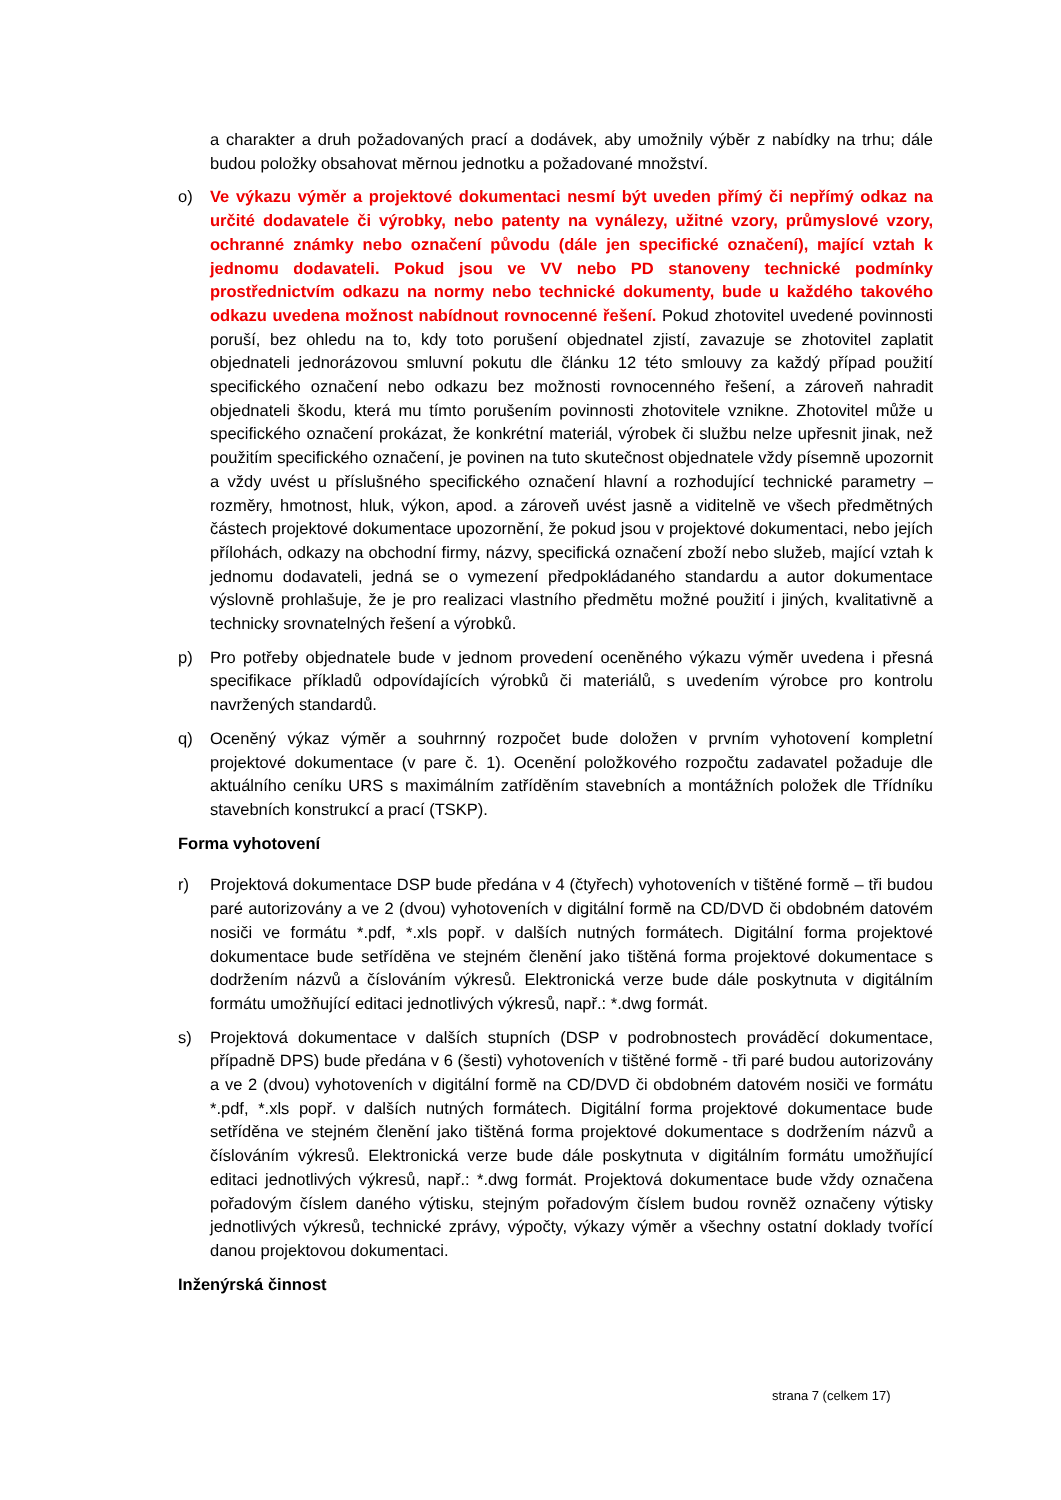a charakter a druh požadovaných prací a dodávek, aby umožnily výběr z nabídky na trhu; dále budou položky obsahovat měrnou jednotku a požadované množství.
o) Ve výkazu výměr a projektové dokumentaci nesmí být uveden přímý či nepřímý odkaz na určité dodavatele či výrobky, nebo patenty na vynálezy, užitné vzory, průmyslové vzory, ochranné známky nebo označení původu (dále jen specifické označení), mající vztah k jednomu dodavateli. Pokud jsou ve VV nebo PD stanoveny technické podmínky prostřednictvím odkazu na normy nebo technické dokumenty, bude u každého takového odkazu uvedena možnost nabídnout rovnocenné řešení. Pokud zhotovitel uvedené povinnosti poruší, bez ohledu na to, kdy toto porušení objednatel zjistí, zavazuje se zhotovitel zaplatit objednateli jednorázovou smluvní pokutu dle článku 12 této smlouvy za každý případ použití specifického označení nebo odkazu bez možnosti rovnocenného řešení, a zároveň nahradit objednateli škodu, která mu tímto porušením povinnosti zhotovitele vznikne. Zhotovitel může u specifického označení prokázat, že konkrétní materiál, výrobek či službu nelze upřesnit jinak, než použitím specifického označení, je povinen na tuto skutečnost objednatele vždy písemně upozornit a vždy uvést u příslušného specifického označení hlavní a rozhodující technické parametry – rozměry, hmotnost, hluk, výkon, apod. a zároveň uvést jasně a viditelně ve všech předmětných částech projektové dokumentace upozornění, že pokud jsou v projektové dokumentaci, nebo jejích přílohách, odkazy na obchodní firmy, názvy, specifická označení zboží nebo služeb, mající vztah k jednomu dodavateli, jedná se o vymezení předpokládaného standardu a autor dokumentace výslovně prohlašuje, že je pro realizaci vlastního předmětu možné použití i jiných, kvalitativně a technicky srovnatelných řešení a výrobků.
p) Pro potřeby objednatele bude v jednom provedení oceněného výkazu výměr uvedena i přesná specifikace příkladů odpovídajících výrobků či materiálů, s uvedením výrobce pro kontrolu navržených standardů.
q) Oceněný výkaz výměr a souhrnný rozpočet bude doložen v prvním vyhotovení kompletní projektové dokumentace (v pare č. 1). Ocenění položkového rozpočtu zadavatel požaduje dle aktuálního ceníku URS s maximálním zatříděním stavebních a montážních položek dle Třídníku stavebních konstrukcí a prací (TSKP).
Forma vyhotovení
r) Projektová dokumentace DSP bude předána v 4 (čtyřech) vyhotoveních v tištěné formě – tři budou paré autorizovány a ve 2 (dvou) vyhotoveních v digitální formě na CD/DVD či obdobném datovém nosiči ve formátu *.pdf, *.xls popř. v dalších nutných formátech. Digitální forma projektové dokumentace bude setříděna ve stejném členění jako tištěná forma projektové dokumentace s dodržením názvů a číslováním výkresů. Elektronická verze bude dále poskytnuta v digitálním formátu umožňující editaci jednotlivých výkresů, např.: *.dwg formát.
s) Projektová dokumentace v dalších stupních (DSP v podrobnostech prováděcí dokumentace, případně DPS) bude předána v 6 (šesti) vyhotoveních v tištěné formě - tři paré budou autorizovány a ve 2 (dvou) vyhotoveních v digitální formě na CD/DVD či obdobném datovém nosiči ve formátu *.pdf, *.xls popř. v dalších nutných formátech. Digitální forma projektové dokumentace bude setříděna ve stejném členění jako tištěná forma projektové dokumentace s dodržením názvů a číslováním výkresů. Elektronická verze bude dále poskytnuta v digitálním formátu umožňující editaci jednotlivých výkresů, např.: *.dwg formát. Projektová dokumentace bude vždy označena pořadovým číslem daného výtisku, stejným pořadovým číslem budou rovněž označeny výtisky jednotlivých výkresů, technické zprávy, výpočty, výkazy výměr a všechny ostatní doklady tvořící danou projektovou dokumentaci.
Inženýrská činnost
strana 7 (celkem 17)